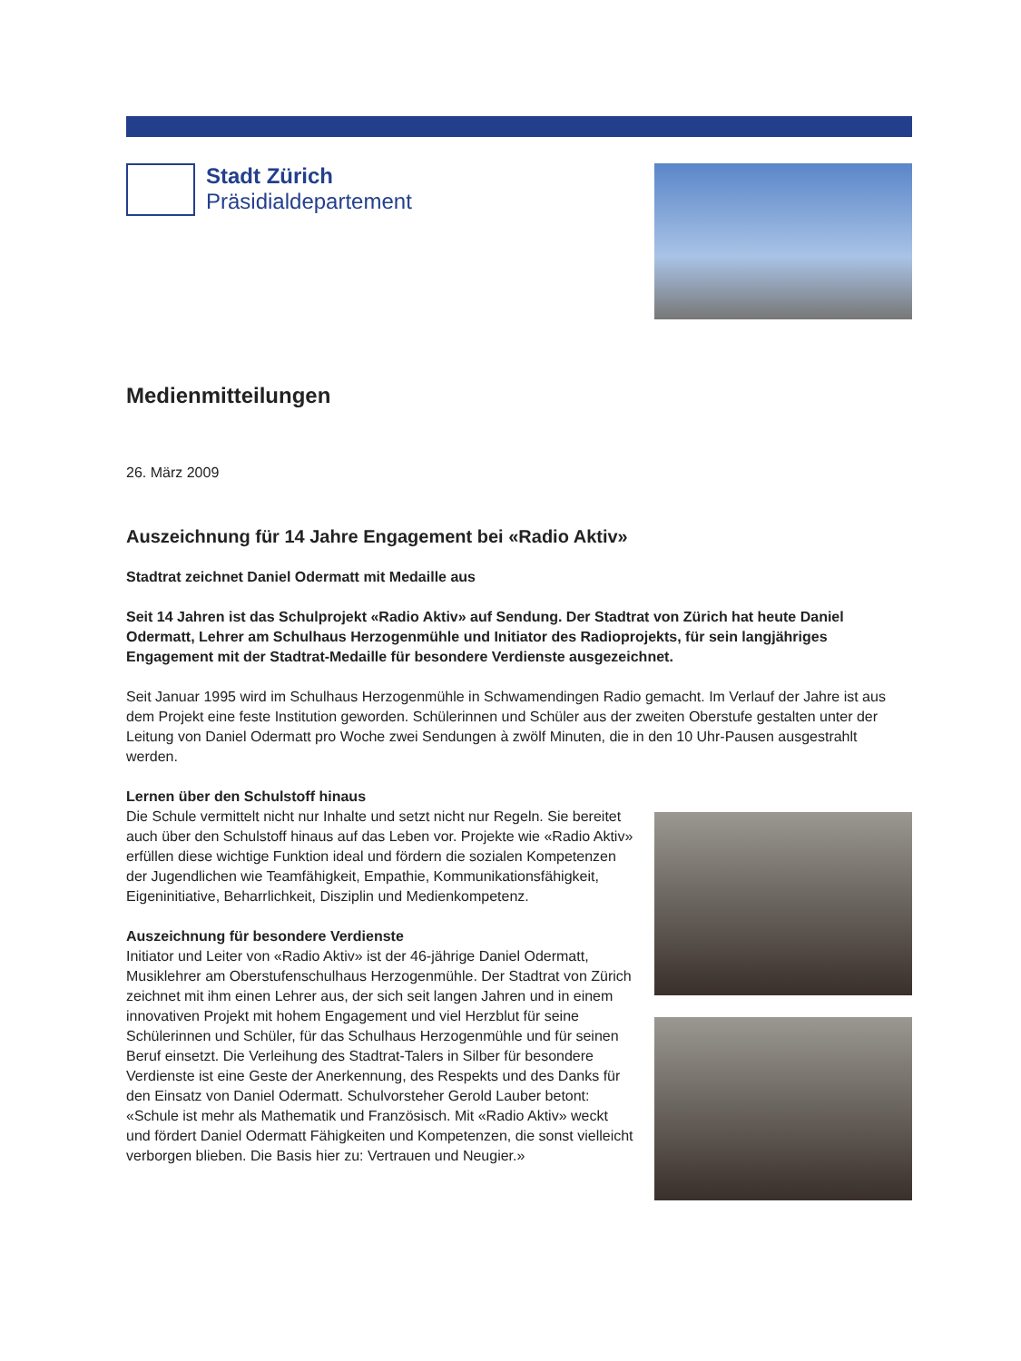Stadt Zürich
Präsidialdepartement
Medienmitteilungen
26. März 2009
Auszeichnung für 14 Jahre Engagement bei «Radio Aktiv»
Stadtrat zeichnet Daniel Odermatt mit Medaille aus
Seit 14 Jahren ist das Schulprojekt «Radio Aktiv» auf Sendung. Der Stadtrat von Zürich hat heute Daniel Odermatt, Lehrer am Schulhaus Herzogenmühle und Initiator des Radioprojekts, für sein langjähriges Engagement mit der Stadtrat-Medaille für besondere Verdienste ausgezeichnet.
Seit Januar 1995 wird im Schulhaus Herzogenmühle in Schwamendingen Radio gemacht. Im Verlauf der Jahre ist aus dem Projekt eine feste Institution geworden. Schülerinnen und Schüler aus der zweiten Oberstufe gestalten unter der Leitung von Daniel Odermatt pro Woche zwei Sendungen à zwölf Minuten, die in den 10 Uhr-Pausen ausgestrahlt werden.
Lernen über den Schulstoff hinaus
Die Schule vermittelt nicht nur Inhalte und setzt nicht nur Regeln. Sie bereitet auch über den Schulstoff hinaus auf das Leben vor. Projekte wie «Radio Aktiv» erfüllen diese wichtige Funktion ideal und fördern die sozialen Kompetenzen der Jugendlichen wie Teamfähigkeit, Empathie, Kommunikationsfähigkeit, Eigeninitiative, Beharrlichkeit, Disziplin und Medienkompetenz.
Auszeichnung für besondere Verdienste
Initiator und Leiter von «Radio Aktiv» ist der 46-jährige Daniel Odermatt, Musiklehrer am Oberstufenschulhaus Herzogenmühle. Der Stadtrat von Zürich zeichnet mit ihm einen Lehrer aus, der sich seit langen Jahren und in einem innovativen Projekt mit hohem Engagement und viel Herzblut für seine Schülerinnen und Schüler, für das Schulhaus Herzogenmühle und für seinen Beruf einsetzt. Die Verleihung des Stadtrat-Talers in Silber für besondere Verdienste ist eine Geste der Anerkennung, des Respekts und des Danks für den Einsatz von Daniel Odermatt. Schulvorsteher Gerold Lauber betont: «Schule ist mehr als Mathematik und Französisch. Mit «Radio Aktiv» weckt und fördert Daniel Odermatt Fähigkeiten und Kompetenzen, die sonst vielleicht verborgen blieben. Die Basis hier zu: Vertrauen und Neugier.»